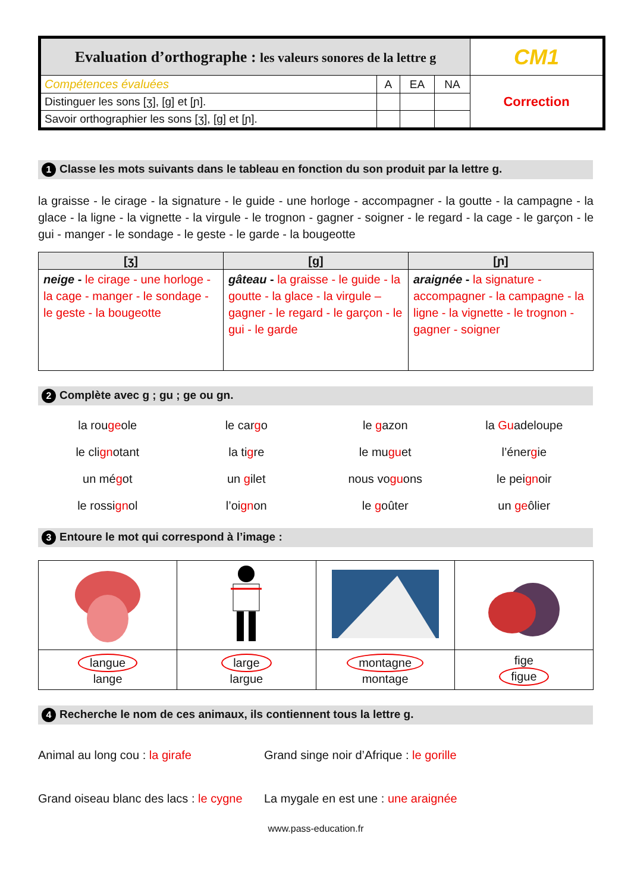| Evaluation d’orthographe : les valeurs sonores de la lettre g | | | | CM1 |
| Compétences évaluées | A | EA | NA | Correction |
| Distinguer les sons [ʒ], [g] et [ɲ]. | | | | |
| Savoir orthographier les sons [ʒ], [g] et [ɲ]. | | | | |
1 Classe les mots suivants dans le tableau en fonction du son produit par la lettre g.
la graisse - le cirage - la signature - le guide - une horloge - accompagner - la goutte - la campagne - la glace - la ligne - la vignette - la virgule - le trognon - gagner - soigner - le regard - la cage - le garçon - le gui - manger - le sondage - le geste - le garde - la bougeotte
| [ʒ] | [g] | [ɲ] |
| --- | --- | --- |
| neige - le cirage - une horloge - la cage - manger - le sondage - le geste - la bougeotte | gâteau - la graisse - le guide - la goutte - la glace - la virgule – gagner - le regard - le garçon - le gui - le garde | araignée - la signature - accompagner - la campagne - la ligne - la vignette - le trognon - gagner - soigner |
2 Complète avec g ; gu ; ge ou gn.
la rougeole
le cargo
le gazon
la Guadeloupe
le clignotant
la tigre
le muguet
l’énergie
un mégot
un gilet
nous voguons
le peignoir
le rossignol
l’oignon
le goûter
un geôlier
3 Entoure le mot qui correspond à l’image :
| langue lange | large largue | montagne montage | fige figue |
4 Recherche le nom de ces animaux, ils contiennent tous la lettre g.
Animal au long cou : la girafe
Grand singe noir d’Afrique : le gorille
Grand oiseau blanc des lacs : le cygne
La mygale en est une : une araignée
www.pass-education.fr